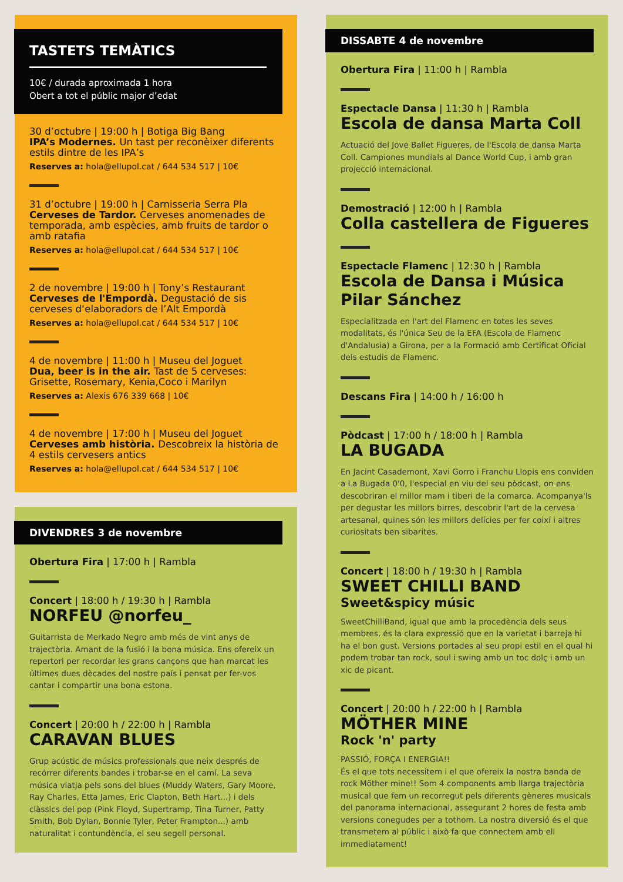TASTETS TEMÀTICS
10€ / durada aproximada 1 hora
Obert a tot el públic major d’edat
30 d’octubre | 19:00 h | Botiga Big Bang
IPA’s Modernes. Un tast per reconèixer diferents estils dintre de les IPA’s
Reserves a: hola@ellupol.cat / 644 534 517 | 10€
31 d’octubre | 19:00 h | Carnisseria Serra Pla
Cerveses de Tardor. Cerveses anomenades de temporada, amb espècies, amb fruits de tardor o amb ratafia
Reserves a: hola@ellupol.cat / 644 534 517 | 10€
2 de novembre | 19:00 h | Tony’s Restaurant
Cerveses de l'Empordà. Degustació de sis cerveses d‘elaboradors de l’Alt Empordà
Reserves a: hola@ellupol.cat / 644 534 517 | 10€
4 de novembre | 11:00 h | Museu del Joguet
Dua, beer is in the air. Tast de 5 cerveses: Grisette, Rosemary, Kenia,Coco i Marilyn
Reserves a: Alexis 676 339 668 | 10€
4 de novembre | 17:00 h | Museu del Joguet
Cerveses amb història. Descobreix la història de 4 estils cervesers antics
Reserves a: hola@ellupol.cat / 644 534 517 | 10€
DIVENDRES 3 de novembre
Obertura Fira | 17:00 h | Rambla
Concert | 18:00 h / 19:30 h | Rambla
NORFEU @norfeu_
Guitarrista de Merkado Negro amb més de vint anys de trajectòria. Amant de la fusió i la bona música. Ens ofereix un repertori per recordar les grans cançons que han marcat les últimes dues dècades del nostre país i pensat per fer-vos cantar i compartir una bona estona.
Concert | 20:00 h / 22:00 h | Rambla
CARAVAN BLUES
Grup acústic de músics professionals que neix després de recórrer diferents bandes i trobar-se en el camí. La seva música viatja pels sons del blues (Muddy Waters, Gary Moore, Ray Charles, Etta James, Eric Clapton, Beth Hart...) i dels clàssics del pop (Pink Floyd, Supertramp, Tina Turner, Patty Smith, Bob Dylan, Bonnie Tyler, Peter Frampton...) amb naturalitat i contundència, el seu segell personal.
DISSABTE 4 de novembre
Obertura Fira | 11:00 h | Rambla
Espectacle Dansa | 11:30 h | Rambla
Escola de dansa Marta Coll
Actuació del Jove Ballet Figueres, de l'Escola de dansa Marta Coll. Campiones mundials al Dance World Cup, i amb gran projecció internacional.
Demostració | 12:00 h | Rambla
Colla castellera de Figueres
Espectacle Flamenc | 12:30 h | Rambla
Escola de Dansa i Música Pilar Sánchez
Especialitzada en l'art del Flamenc en totes les seves modalitats, és l'única Seu de la EFA (Escola de Flamenc d'Andalusia) a Girona, per a la Formació amb Certificat Oficial dels estudis de Flamenc.
Descans Fira | 14:00 h / 16:00 h
Pòdcast | 17:00 h / 18:00 h | Rambla
LA BUGADA
En Jacint Casademont, Xavi Gorro i Franchu Llopis ens conviden a La Bugada 0'0, l'especial en viu del seu pòdcast, on ens descobriran el millor mam i tiberi de la comarca. Acompanya'ls per degustar les millors birres, descobrir l'art de la cervesa artesanal, quines són les millors delícies per fer coixí i altres curiositats ben sibarites.
Concert | 18:00 h / 19:30 h | Rambla
SWEET CHILLI BAND
Sweet&spicy músic
SweetChilliBand, igual que amb la procedència dels seus membres, és la clara expressió que en la varietat i barreja hi ha el bon gust. Versions portades al seu propi estil en el qual hi podem trobar tan rock, soul i swing amb un toc dolç i amb un xic de picant.
Concert | 20:00 h / 22:00 h | Rambla
MÖTHER MINE
Rock 'n' party
PASSIÓ, FORÇA I ENERGIA!!
És el que tots necessitem i el que ofereix la nostra banda de rock Möther mine!! Som 4 components amb llarga trajectòria musical que fem un recorregut pels diferents gèneres musicals del panorama internacional, assegurant 2 hores de festa amb versions conegudes per a tothom. La nostra diversió és el que transmetem al públic i això fa que connectem amb ell immediatament!